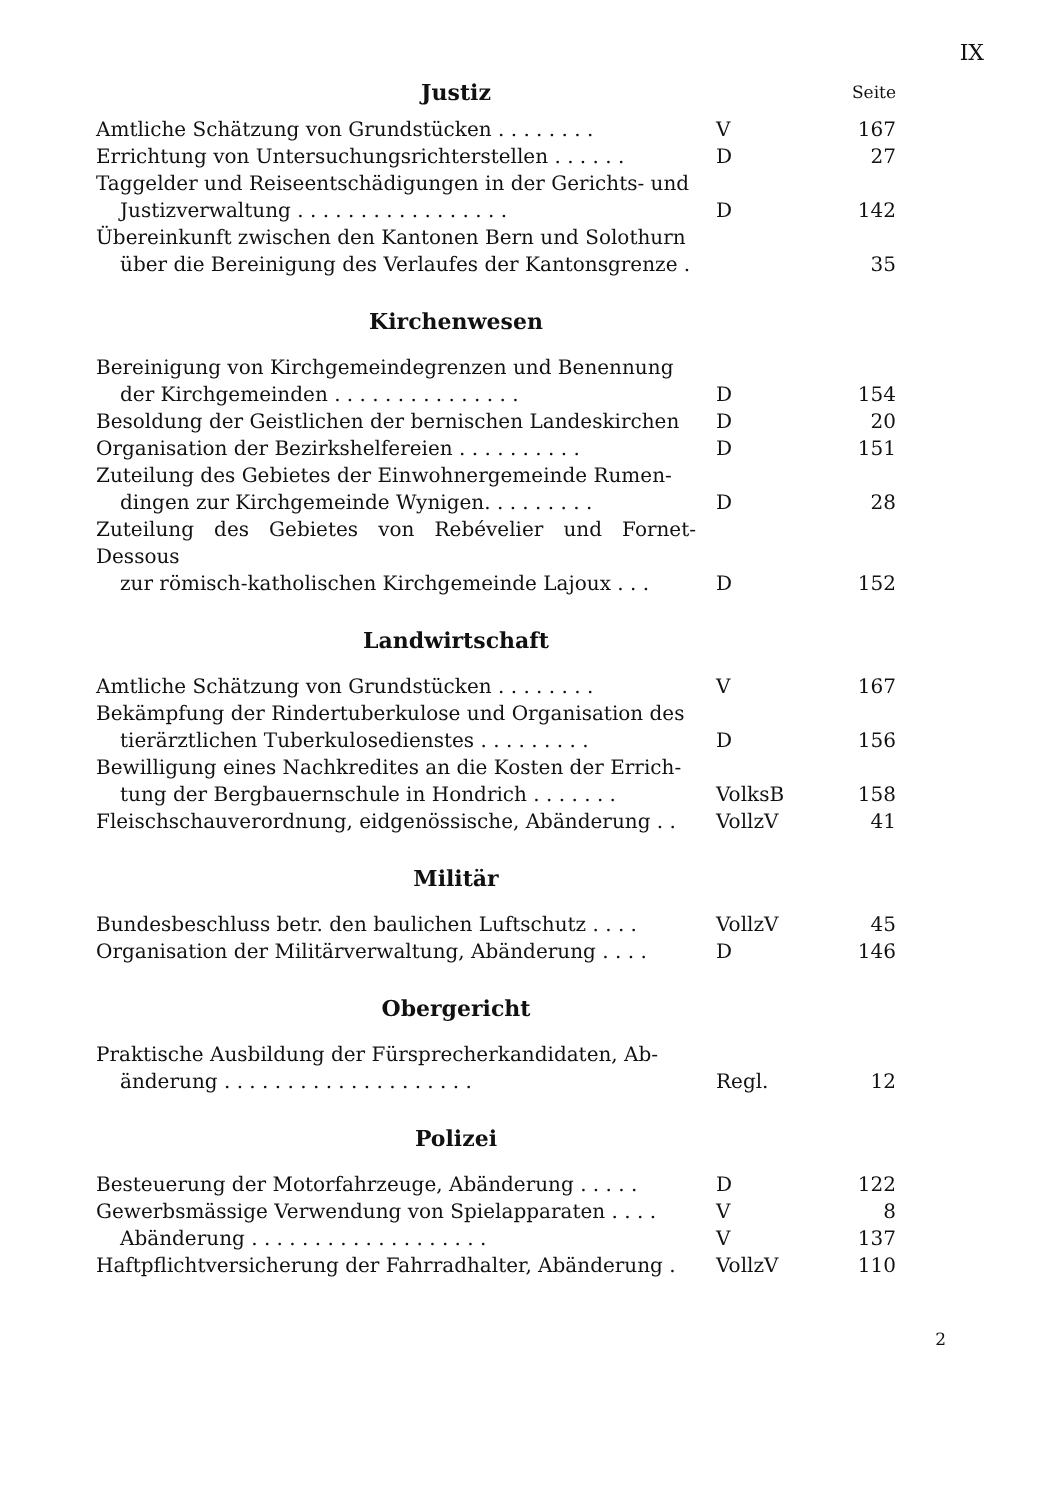IX
| Justiz | | Seite |
| Amtliche Schätzung von Grundstücken . . . . . . . . | V | 167 |
| Errichtung von Untersuchungsrichterstellen . . . . . . | D | 27 |
| Taggelder und Reiseentschädigungen in der Gerichts- und Justizverwaltung . . . . . . . . . . . . . . . . . | D | 142 |
| Übereinkunft zwischen den Kantonen Bern und Solothurn über die Bereinigung des Verlaufes der Kantonsgrenze . | | 35 |
Kirchenwesen
| Bereinigung von Kirchgemeindegrenzen und Benennung der Kirchgemeinden . . . . . . . . . . . . . . . | D | 154 |
| Besoldung der Geistlichen der bernischen Landeskirchen | D | 20 |
| Organisation der Bezirkshelfereien . . . . . . . . . . | D | 151 |
| Zuteilung des Gebietes der Einwohnergemeinde Rumen- dingen zur Kirchgemeinde Wynigen. . . . . . . . . | D | 28 |
| Zuteilung des Gebietes von Rebévelier und Fornet-Dessous zur römisch-katholischen Kirchgemeinde Lajoux . . . | D | 152 |
Landwirtschaft
| Amtliche Schätzung von Grundstücken . . . . . . . . | V | 167 |
| Bekämpfung der Rindertuberkulose und Organisation des tierärztlichen Tuberkulosedienstes . . . . . . . . . | D | 156 |
| Bewilligung eines Nachkredites an die Kosten der Errich- tung der Bergbauernschule in Hondrich . . . . . . . | VolksB | 158 |
| Fleischschauverordnung, eidgenössische, Abänderung . . | VollzV | 41 |
Militär
| Bundesbeschluss betr. den baulichen Luftschutz . . . . | VollzV | 45 |
| Organisation der Militärverwaltung, Abänderung . . . . | D | 146 |
Obergericht
| Praktische Ausbildung der Fürsprecherkandidaten, Ab- änderung . . . . . . . . . . . . . . . . . . . . | Regl. | 12 |
Polizei
| Besteuerung der Motorfahrzeuge, Abänderung . . . . . | D | 122 |
| Gewerbsmässige Verwendung von Spielapparaten . . . . | V | 8 |
| Abänderung . . . . . . . . . . . . . . . . . . . | V | 137 |
| Haftpflichtversicherung der Fahrradhalter, Abänderung . | VollzV | 110 |
2